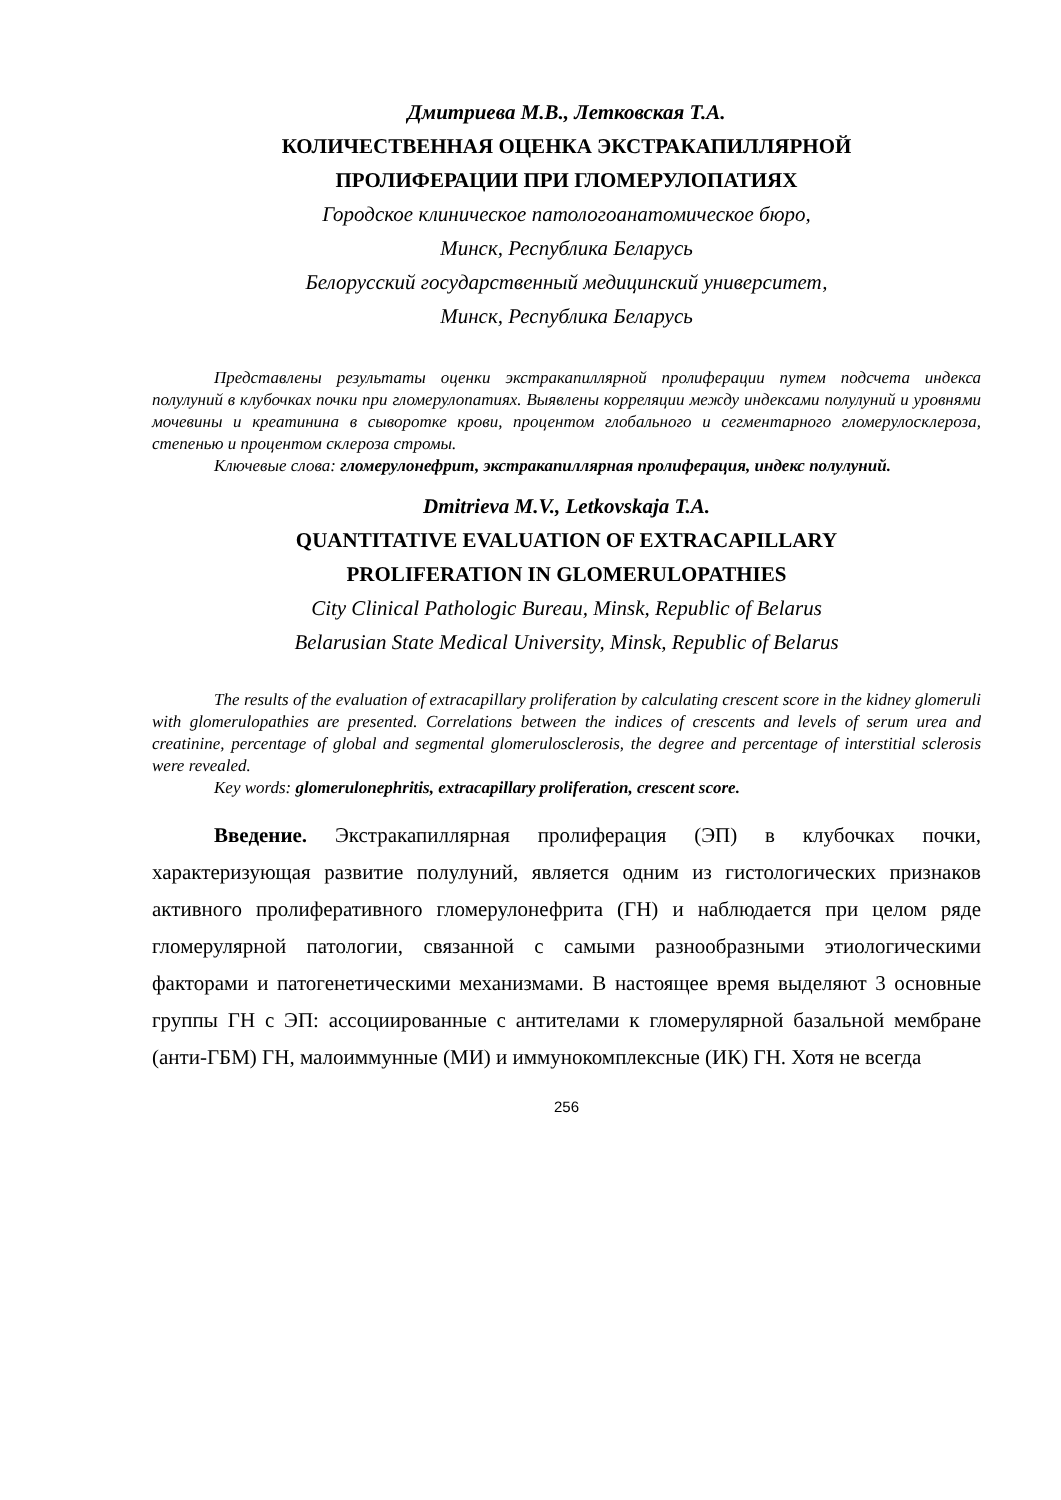Дмитриева М.В., Летковская Т.А.
КОЛИЧЕСТВЕННАЯ ОЦЕНКА ЭКСТРАКАПИЛЛЯРНОЙ
ПРОЛИФЕРАЦИИ ПРИ ГЛОМЕРУЛОПАТИЯХ
Городское клиническое патологоанатомическое бюро,
Минск, Республика Беларусь
Белорусский государственный медицинский университет,
Минск, Республика Беларусь
Представлены результаты оценки экстракапиллярной пролиферации путем подсчета индекса полулуний в клубочках почки при гломерулопатиях. Выявлены корреляции между индексами полулуний и уровнями мочевины и креатинина в сыворотке крови, процентом глобального и сегментарного гломерулосклероза, степенью и процентом склероза стромы.
Ключевые слова: гломерулонефрит, экстракапиллярная пролиферация, индекс полулуний.
Dmitrieva M.V., Letkovskaja T.A.
QUANTITATIVE EVALUATION OF EXTRACAPILLARY
PROLIFERATION IN GLOMERULOPATHIES
City Clinical Pathologic Bureau, Minsk, Republic of Belarus
Belarusian State Medical University, Minsk, Republic of Belarus
The results of the evaluation of extracapillary proliferation by calculating crescent score in the kidney glomeruli with glomerulopathies are presented. Correlations between the indices of crescents and levels of serum urea and creatinine, percentage of global and segmental glomerulosclerosis, the degree and percentage of interstitial sclerosis were revealed.
Key words: glomerulonephritis, extracapillary proliferation, crescent score.
Введение. Экстракапиллярная пролиферация (ЭП) в клубочках почки, характеризующая развитие полулуний, является одним из гистологических признаков активного пролиферативного гломерулонефрита (ГН) и наблюдается при целом ряде гломерулярной патологии, связанной с самыми разнообразными этиологическими факторами и патогенетическими механизмами. В настоящее время выделяют 3 основные группы ГН с ЭП: ассоциированные с антителами к гломерулярной базальной мембране (анти-ГБМ) ГН, малоиммунные (МИ) и иммунокомплексные (ИК) ГН. Хотя не всегда
256